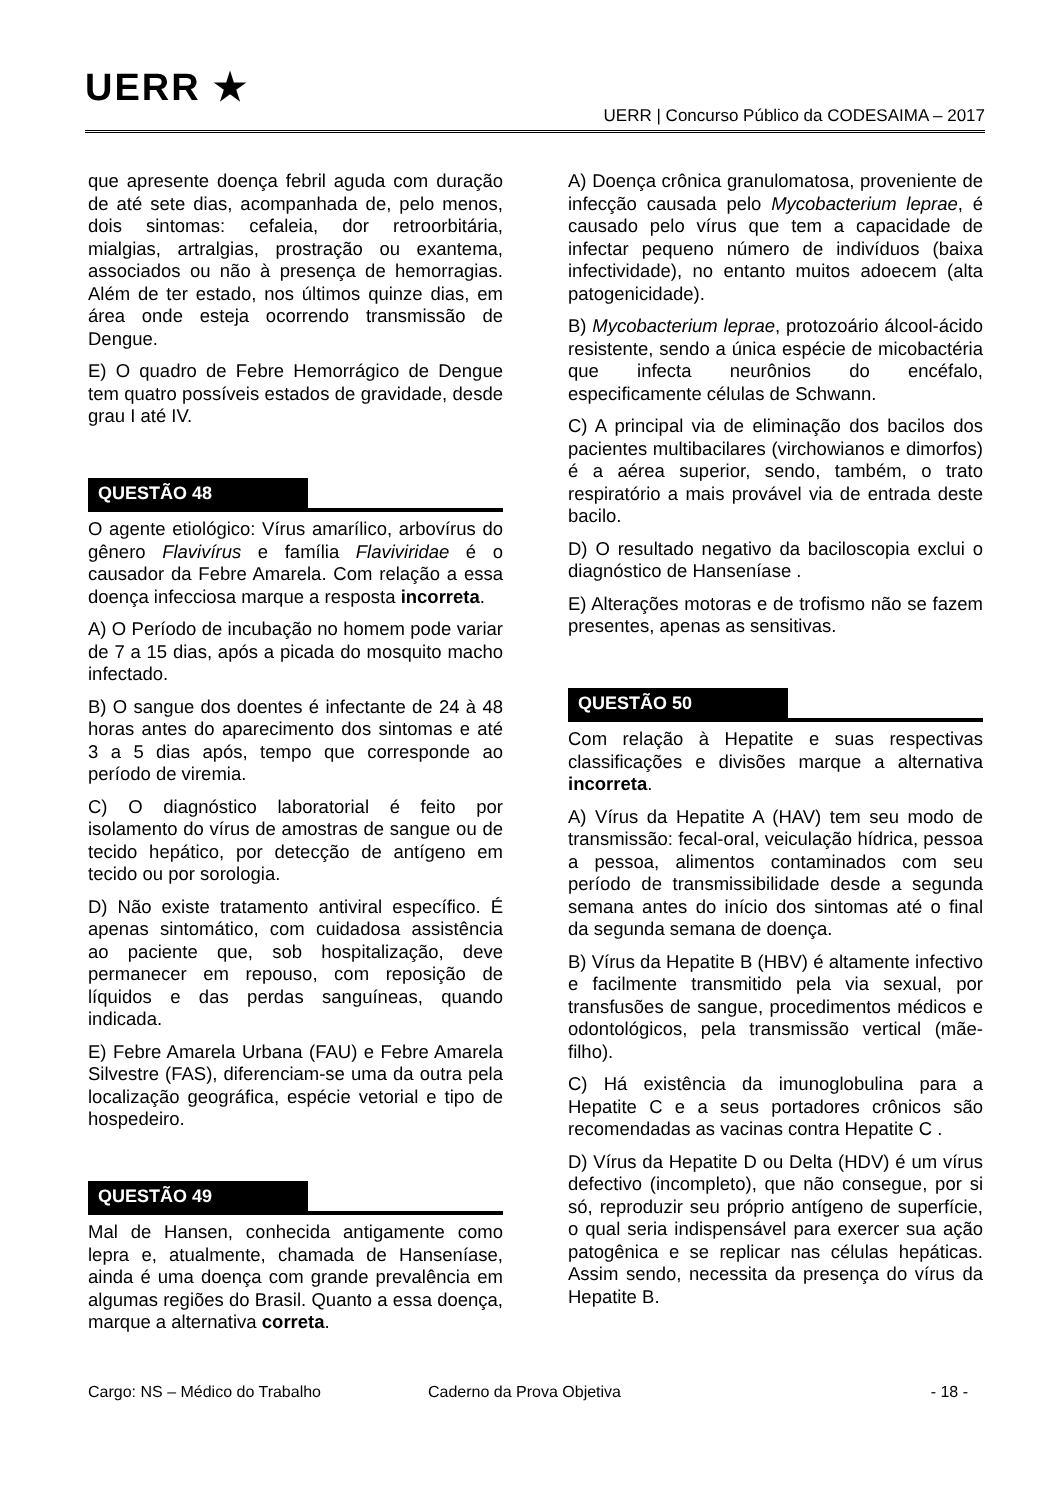UERR ★
UERR | Concurso Público da CODESAIMA – 2017
que apresente doença febril aguda com duração de até sete dias, acompanhada de, pelo menos, dois sintomas: cefaleia, dor retroorbitária, mialgias, artralgias, prostração ou exantema, associados ou não à presença de hemorragias. Além de ter estado, nos últimos quinze dias, em área onde esteja ocorrendo transmissão de Dengue.
E) O quadro de Febre Hemorrágico de Dengue tem quatro possíveis estados de gravidade, desde grau I até IV.
QUESTÃO 48
O agente etiológico: Vírus amarílico, arbovírus do gênero Flavivírus e família Flaviviridae é o causador da Febre Amarela. Com relação a essa doença infecciosa marque a resposta incorreta.
A) O Período de incubação no homem pode variar de 7 a 15 dias, após a picada do mosquito macho infectado.
B) O sangue dos doentes é infectante de 24 à 48 horas antes do aparecimento dos sintomas e até 3 a 5 dias após, tempo que corresponde ao período de viremia.
C) O diagnóstico laboratorial é feito por isolamento do vírus de amostras de sangue ou de tecido hepático, por detecção de antígeno em tecido ou por sorologia.
D) Não existe tratamento antiviral específico. É apenas sintomático, com cuidadosa assistência ao paciente que, sob hospitalização, deve permanecer em repouso, com reposição de líquidos e das perdas sanguíneas, quando indicada.
E) Febre Amarela Urbana (FAU) e Febre Amarela Silvestre (FAS), diferenciam-se uma da outra pela localização geográfica, espécie vetorial e tipo de hospedeiro.
QUESTÃO 49
Mal de Hansen, conhecida antigamente como lepra e, atualmente, chamada de Hanseníase, ainda é uma doença com grande prevalência em algumas regiões do Brasil. Quanto a essa doença, marque a alternativa correta.
A) Doença crônica granulomatosa, proveniente de infecção causada pelo Mycobacterium leprae, é causado pelo vírus que tem a capacidade de infectar pequeno número de indivíduos (baixa infectividade), no entanto muitos adoecem (alta patogenicidade).
B) Mycobacterium leprae, protozoário álcool-ácido resistente, sendo a única espécie de micobactéria que infecta neurônios do encéfalo, especificamente células de Schwann.
C) A principal via de eliminação dos bacilos dos pacientes multibacilares (virchowianos e dimorfos) é a aérea superior, sendo, também, o trato respiratório a mais provável via de entrada deste bacilo.
D) O resultado negativo da baciloscopia exclui o diagnóstico de Hanseníase .
E) Alterações motoras e de trofismo não se fazem presentes, apenas as sensitivas.
QUESTÃO 50
Com relação à Hepatite e suas respectivas classificações e divisões marque a alternativa incorreta.
A) Vírus da Hepatite A (HAV) tem seu modo de transmissão: fecal-oral, veiculação hídrica, pessoa a pessoa, alimentos contaminados com seu período de transmissibilidade desde a segunda semana antes do início dos sintomas até o final da segunda semana de doença.
B) Vírus da Hepatite B (HBV) é altamente infectivo e facilmente transmitido pela via sexual, por transfusões de sangue, procedimentos médicos e odontológicos, pela transmissão vertical (mãe-filho).
C) Há existência da imunoglobulina para a Hepatite C e a seus portadores crônicos são recomendadas as vacinas contra Hepatite C .
D) Vírus da Hepatite D ou Delta (HDV) é um vírus defectivo (incompleto), que não consegue, por si só, reproduzir seu próprio antígeno de superfície, o qual seria indispensável para exercer sua ação patogênica e se replicar nas células hepáticas. Assim sendo, necessita da presença do vírus da Hepatite B.
Cargo: NS – Médico do Trabalho Caderno da Prova Objetiva - 18 -